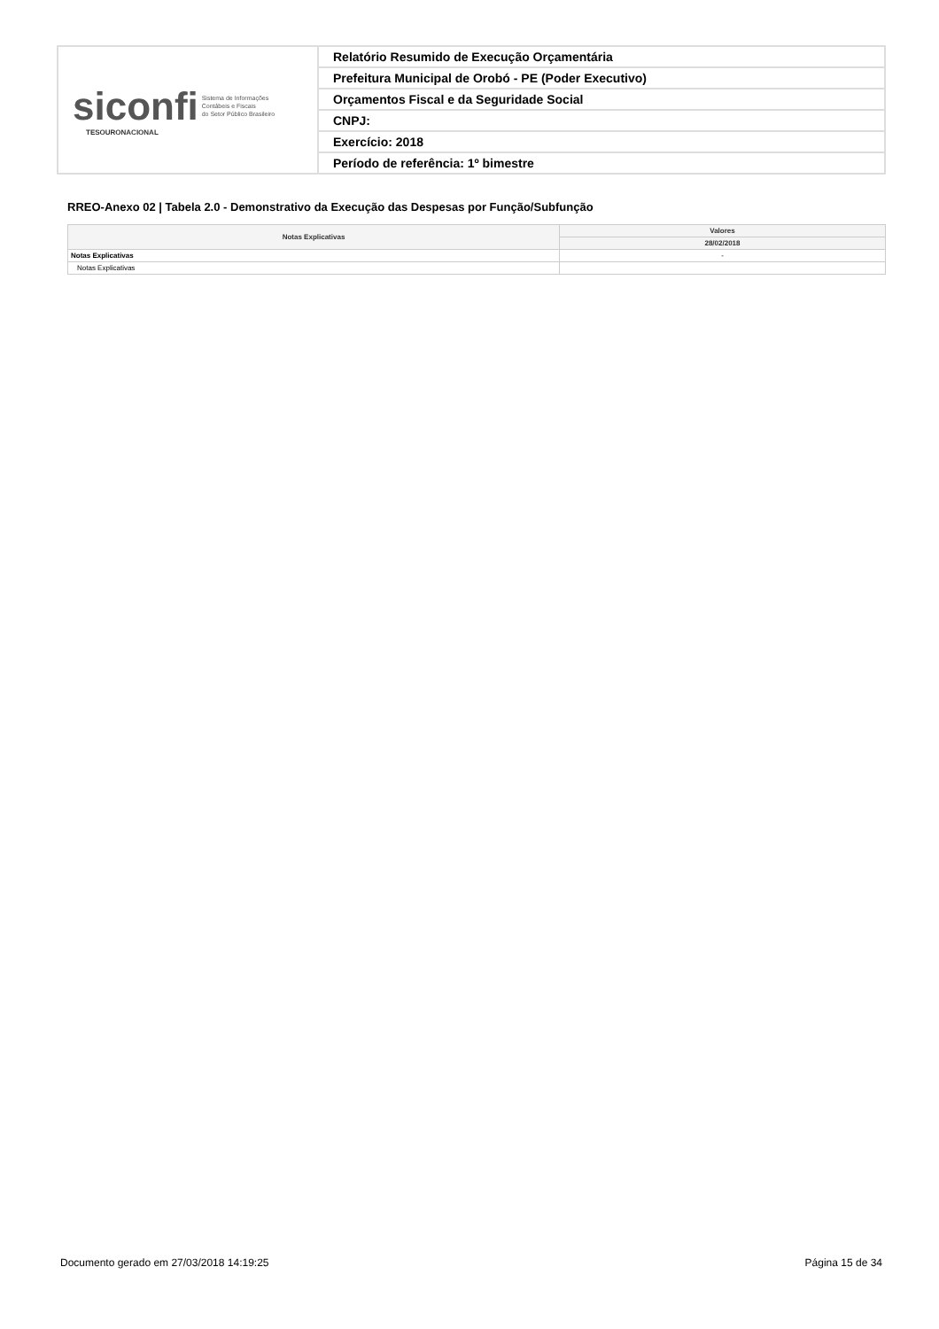| siconfi Sistema de Informações Contábeis e Fiscais do Setor Público Brasileiro TESOURONACIONAL | Relatório Resumido de Execução Orçamentária |
| | Prefeitura Municipal de Orobó - PE (Poder Executivo) |
| | Orçamentos Fiscal e da Seguridade Social |
| | CNPJ: |
| | Exercício: 2018 |
| | Período de referência: 1º bimestre |
RREO-Anexo 02 | Tabela 2.0 - Demonstrativo da Execução das Despesas por Função/Subfunção
| Notas Explicativas | Valores |
| --- | --- |
| | 28/02/2018 |
| Notas Explicativas | - |
| Notas Explicativas | |
Documento gerado em 27/03/2018 14:19:25
Página 15 de 34